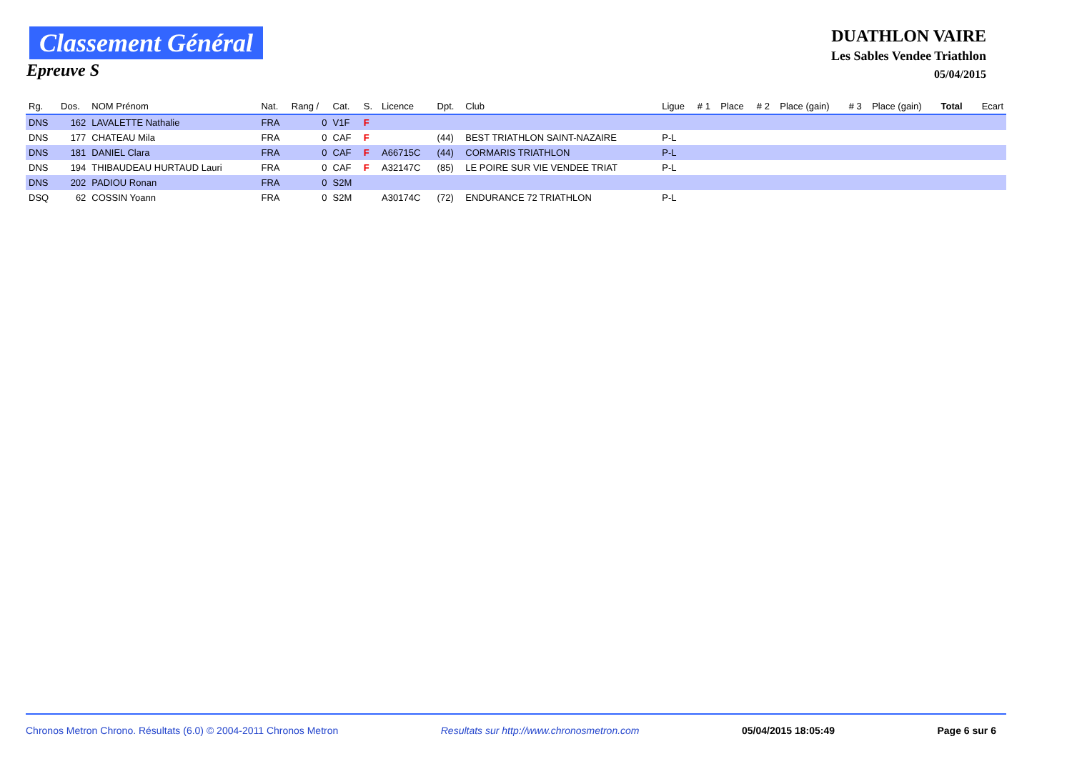Classement Général
Epreuve S
DUATHLON VAIRE
Les Sables Vendee Triathlon
05/04/2015
| Rg. | Dos. | NOM Prénom | Nat. | Rang / | Cat. | S. | Licence | Dpt. | Club | Ligue | # 1 | Place | # 2 | Place (gain) | # 3 | Place (gain) | Total | Ecart |
| --- | --- | --- | --- | --- | --- | --- | --- | --- | --- | --- | --- | --- | --- | --- | --- | --- | --- | --- |
| DNS | 162 | LAVALETTE Nathalie | FRA | 0 | V1F | F | | | | | | | | | | | | |
| DNS | 177 | CHATEAU Mila | FRA | 0 | CAF | F | | (44) | BEST TRIATHLON SAINT-NAZAIRE | P-L | | | | | | | | |
| DNS | 181 | DANIEL Clara | FRA | 0 | CAF | F | A66715C | (44) | CORMARIS TRIATHLON | P-L | | | | | | | | |
| DNS | 194 | THIBAUDEAU HURTAUD Lauri | FRA | 0 | CAF | F | A32147C | (85) | LE POIRE SUR VIE VENDEE TRIAT | P-L | | | | | | | | |
| DNS | 202 | PADIOU Ronan | FRA | 0 | S2M | | | | | | | | | | | | | |
| DSQ | 62 | COSSIN Yoann | FRA | 0 | S2M | | A30174C | (72) | ENDURANCE 72 TRIATHLON | P-L | | | | | | | | |
Chronos Metron Chrono. Résultats (6.0) © 2004-2011 Chronos Metron Resultats sur http://www.chronosmetron.com 05/04/2015 18:05:49 Page 6 sur 6